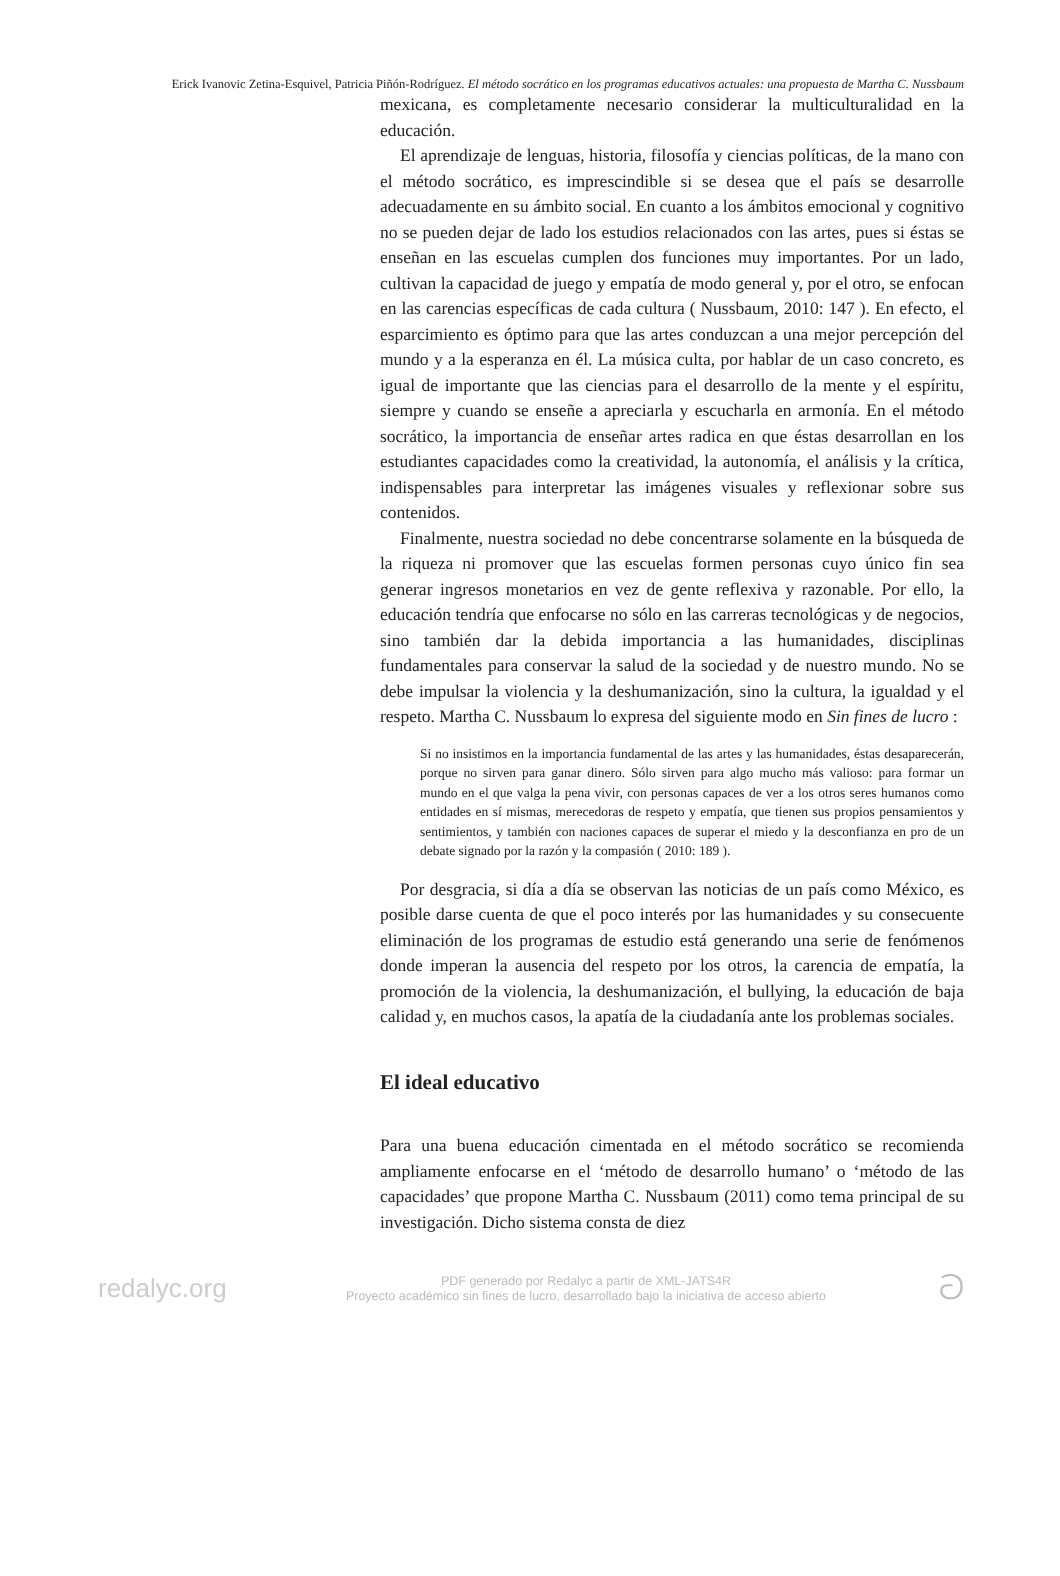Erick Ivanovic Zetina-Esquivel, Patricia Piñón-Rodríguez. El método socrático en los programas educativos actuales: una propuesta de Martha C. Nussbaum
mexicana, es completamente necesario considerar la multiculturalidad en la educación.
El aprendizaje de lenguas, historia, filosofía y ciencias políticas, de la mano con el método socrático, es imprescindible si se desea que el país se desarrolle adecuadamente en su ámbito social. En cuanto a los ámbitos emocional y cognitivo no se pueden dejar de lado los estudios relacionados con las artes, pues si éstas se enseñan en las escuelas cumplen dos funciones muy importantes. Por un lado, cultivan la capacidad de juego y empatía de modo general y, por el otro, se enfocan en las carencias específicas de cada cultura ( Nussbaum, 2010: 147 ). En efecto, el esparcimiento es óptimo para que las artes conduzcan a una mejor percepción del mundo y a la esperanza en él. La música culta, por hablar de un caso concreto, es igual de importante que las ciencias para el desarrollo de la mente y el espíritu, siempre y cuando se enseñe a apreciarla y escucharla en armonía. En el método socrático, la importancia de enseñar artes radica en que éstas desarrollan en los estudiantes capacidades como la creatividad, la autonomía, el análisis y la crítica, indispensables para interpretar las imágenes visuales y reflexionar sobre sus contenidos.
Finalmente, nuestra sociedad no debe concentrarse solamente en la búsqueda de la riqueza ni promover que las escuelas formen personas cuyo único fin sea generar ingresos monetarios en vez de gente reflexiva y razonable. Por ello, la educación tendría que enfocarse no sólo en las carreras tecnológicas y de negocios, sino también dar la debida importancia a las humanidades, disciplinas fundamentales para conservar la salud de la sociedad y de nuestro mundo. No se debe impulsar la violencia y la deshumanización, sino la cultura, la igualdad y el respeto. Martha C. Nussbaum lo expresa del siguiente modo en Sin fines de lucro :
Si no insistimos en la importancia fundamental de las artes y las humanidades, éstas desaparecerán, porque no sirven para ganar dinero. Sólo sirven para algo mucho más valioso: para formar un mundo en el que valga la pena vivir, con personas capaces de ver a los otros seres humanos como entidades en sí mismas, merecedoras de respeto y empatía, que tienen sus propios pensamientos y sentimientos, y también con naciones capaces de superar el miedo y la desconfianza en pro de un debate signado por la razón y la compasión ( 2010: 189 ).
Por desgracia, si día a día se observan las noticias de un país como México, es posible darse cuenta de que el poco interés por las humanidades y su consecuente eliminación de los programas de estudio está generando una serie de fenómenos donde imperan la ausencia del respeto por los otros, la carencia de empatía, la promoción de la violencia, la deshumanización, el bullying, la educación de baja calidad y, en muchos casos, la apatía de la ciudadanía ante los problemas sociales.
El ideal educativo
Para una buena educación cimentada en el método socrático se recomienda ampliamente enfocarse en el ‘método de desarrollo humano’ o ‘método de las capacidades’ que propone Martha C. Nussbaum (2011) como tema principal de su investigación. Dicho sistema consta de diez
redalyc.org
PDF generado por Redalyc a partir de XML-JATS4R
Proyecto académico sin fines de lucro, desarrollado bajo la iniciativa de acceso abierto
ට